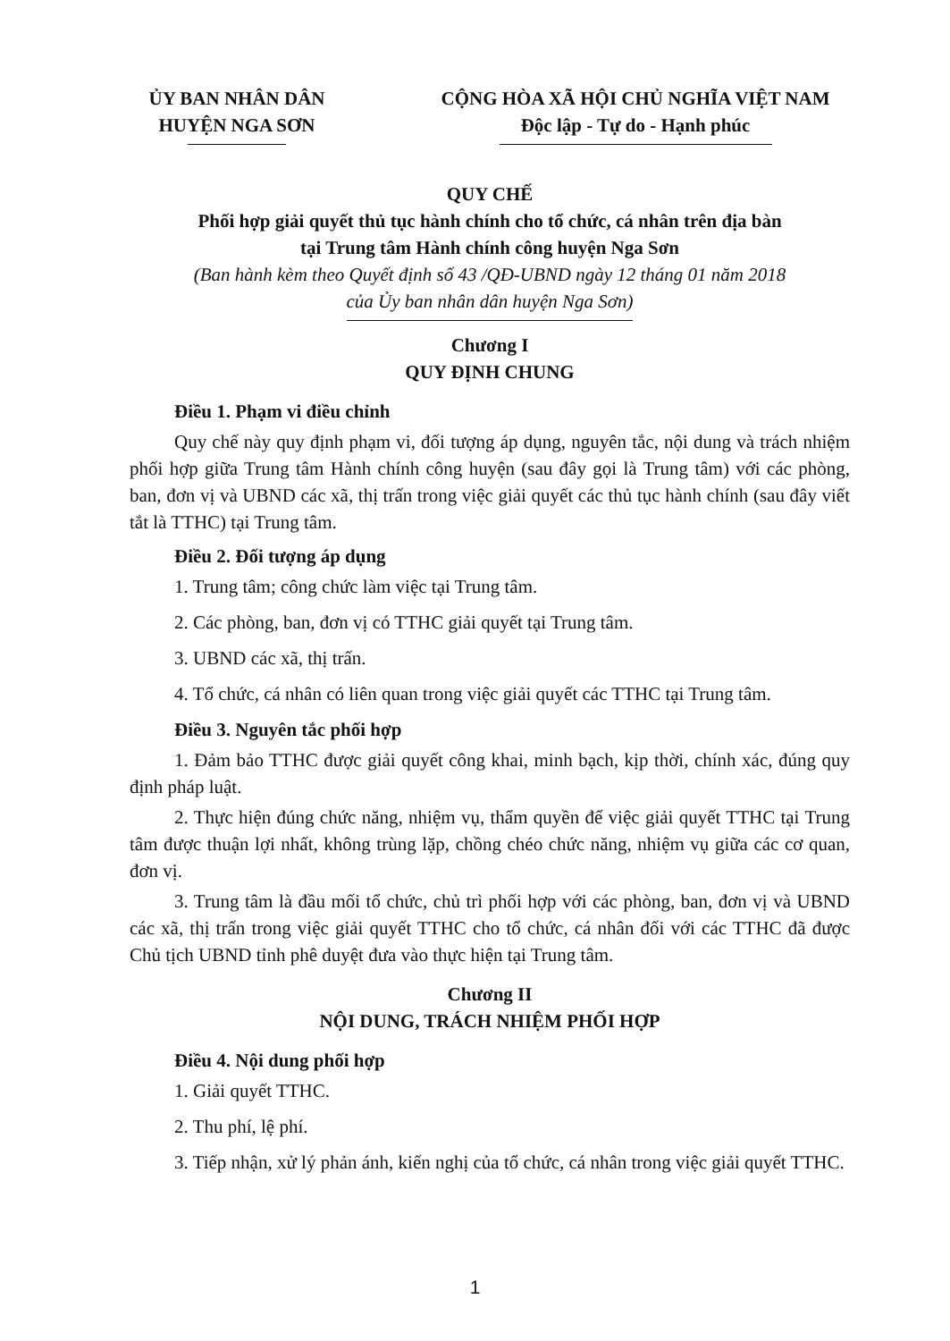ỦY BAN NHÂN DÂN
HUYỆN NGA SƠN
CỘNG HÒA XÃ HỘI CHỦ NGHĨA VIỆT NAM
Độc lập - Tự do - Hạnh phúc
QUY CHẾ
Phối hợp giải quyết thủ tục hành chính cho tổ chức, cá nhân trên địa bàn
tại Trung tâm Hành chính công huyện Nga Sơn
(Ban hành kèm theo Quyết định số 43 /QĐ-UBND ngày 12 tháng 01 năm 2018
của Ủy ban nhân dân huyện Nga Sơn)
Chương I
QUY ĐỊNH CHUNG
Điều 1. Phạm vi điều chỉnh
Quy chế này quy định phạm vi, đối tượng áp dụng, nguyên tắc, nội dung và trách nhiệm phối hợp giữa Trung tâm Hành chính công huyện (sau đây gọi là Trung tâm) với các phòng, ban, đơn vị và UBND các xã, thị trấn trong việc giải quyết các thủ tục hành chính (sau đây viết tắt là TTHC) tại Trung tâm.
Điều 2. Đối tượng áp dụng
1. Trung tâm; công chức làm việc tại Trung tâm.
2. Các phòng, ban, đơn vị có TTHC giải quyết tại Trung tâm.
3. UBND các xã, thị trấn.
4. Tổ chức, cá nhân có liên quan trong việc giải quyết các TTHC tại Trung tâm.
Điều 3. Nguyên tắc phối hợp
1. Đảm bảo TTHC được giải quyết công khai, minh bạch, kịp thời, chính xác, đúng quy định pháp luật.
2. Thực hiện đúng chức năng, nhiệm vụ, thẩm quyền để việc giải quyết TTHC tại Trung tâm được thuận lợi nhất, không trùng lặp, chồng chéo chức năng, nhiệm vụ giữa các cơ quan, đơn vị.
3. Trung tâm là đầu mối tổ chức, chủ trì phối hợp với các phòng, ban, đơn vị và UBND các xã, thị trấn trong việc giải quyết TTHC cho tổ chức, cá nhân đối với các TTHC đã được Chủ tịch UBND tỉnh phê duyệt đưa vào thực hiện tại Trung tâm.
Chương II
NỘI DUNG, TRÁCH NHIỆM PHỐI HỢP
Điều 4. Nội dung phối hợp
1. Giải quyết TTHC.
2. Thu phí, lệ phí.
3. Tiếp nhận, xử lý phản ánh, kiến nghị của tổ chức, cá nhân trong việc giải quyết TTHC.
1